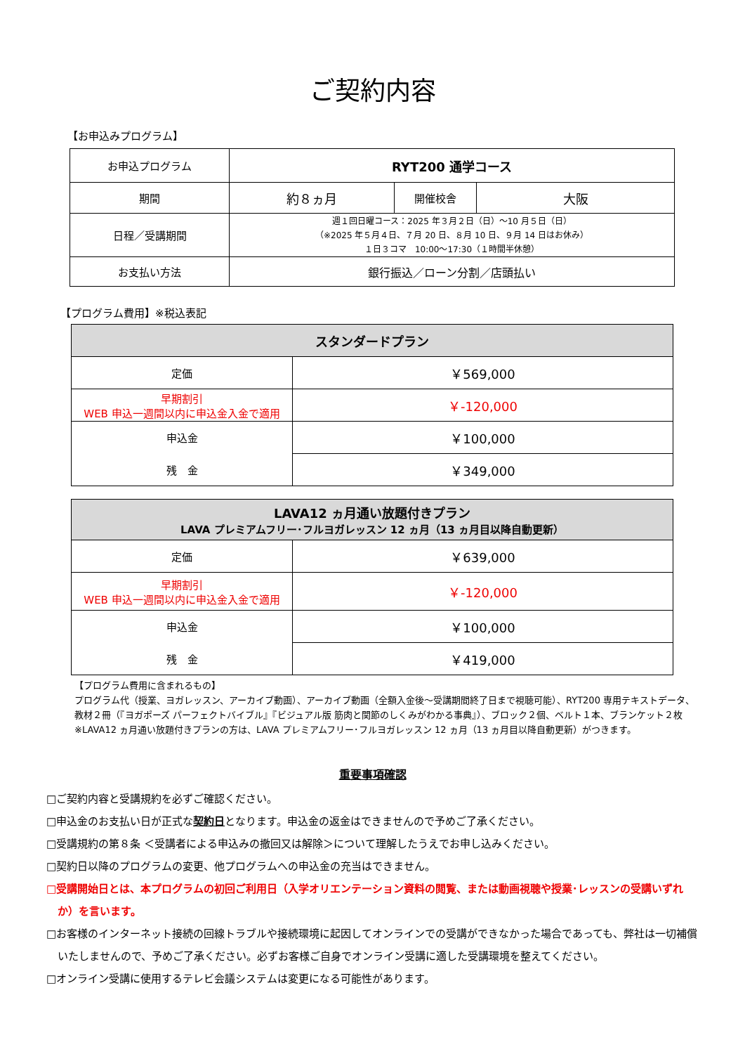ご契約内容
【お申込みプログラム】
| お申込プログラム | RYT200 通学コース | | |
| 期間 | 約８ヵ月 | 開催校舎 | 大阪 |
| 日程／受講期間 | 週１回日曜コース：2025 年３月２日（日）～10 月５日（日） （※2025 年５月４日、７月 20 日、８月 10 日、９月 14 日はお休み） １日３コマ 10:00～17:30（１時間半休憩） | | |
| お支払い方法 | 銀行振込／ローン分割／店頭払い | | |
【プログラム費用】※税込表記
| スタンダードプラン | |
| 定価 | ￥569,000 |
| 早期割引 WEB 申込一週間以内に申込金入金で適用 | ￥-120,000 |
| 申込金 | ￥100,000 |
| 残 金 | ￥349,000 |
| LAVA12 ヵ月通い放題付きプラン LAVA プレミアムフリー･フルヨガレッスン 12 ヵ月（13 ヵ月目以降自動更新） | |
| 定価 | ￥639,000 |
| 早期割引 WEB 申込一週間以内に申込金入金で適用 | ￥-120,000 |
| 申込金 | ￥100,000 |
| 残 金 | ￥419,000 |
【プログラム費用に含まれるもの】
プログラム代（授業、ヨガレッスン、アーカイブ動画）、アーカイブ動画（全額入金後～受講期間終了日まで視聴可能）、RYT200 専用テキストデータ、教材２冊（『ヨガポーズ パーフェクトバイブル』『ビジュアル版 筋肉と関節のしくみがわかる事典』）、ブロック２個、ベルト１本、ブランケット２枚
※LAVA12 ヵ月通い放題付きプランの方は、LAVA プレミアムフリー･フルヨガレッスン 12 ヵ月（13 ヵ月目以降自動更新）がつきます。
重要事項確認
□ご契約内容と受講規約を必ずご確認ください。
□申込金のお支払い日が正式な契約日となります。申込金の返金はできませんので予めご了承ください。
□受講規約の第８条 ＜受講者による申込みの撤回又は解除＞について理解したうえでお申し込みください。
□契約日以降のプログラムの変更、他プログラムへの申込金の充当はできません。
□受講開始日とは、本プログラムの初回ご利用日（入学オリエンテーション資料の閲覧、または動画視聴や授業･レッスンの受講いずれか）を言います。
□お客様のインターネット接続の回線トラブルや接続環境に起因してオンラインでの受講ができなかった場合であっても、弊社は一切補償いたしませんので、予めご了承ください。必ずお客様ご自身でオンライン受講に適した受講環境を整えてください。
□オンライン受講に使用するテレビ会議システムは変更になる可能性があります。